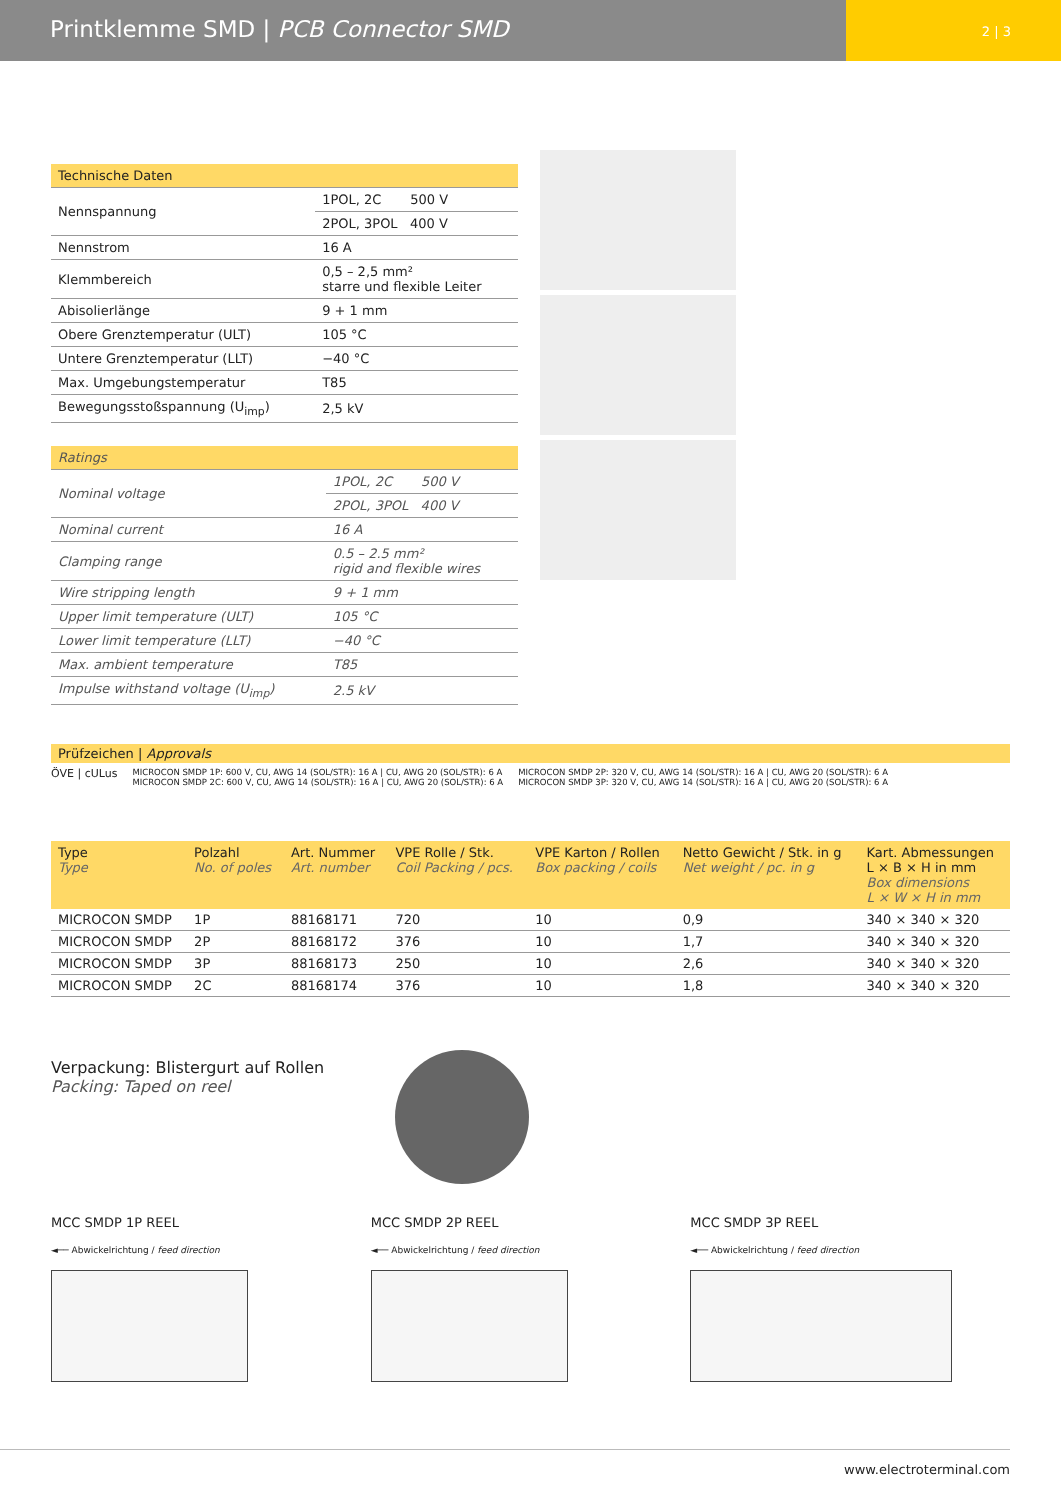Printklemme SMD | PCB Connector SMD
2 | 3
| Technische Daten | |
| --- | --- |
| Nennspannung | 1POL, 2C 500 V |
| | 2POL, 3POL 400 V |
| Nennstrom | 16 A |
| Klemmbereich | 0,5 – 2,5 mm² starre und flexible Leiter |
| Abisolierlänge | 9 + 1 mm |
| Obere Grenztemperatur (ULT) | 105 °C |
| Untere Grenztemperatur (LLT) | −40 °C |
| Max. Umgebungstemperatur | T85 |
| Bewegungsstoßspannung (U<sub>imp</sub>) | 2,5 kV |
| Ratings | |
| --- | --- |
| Nominal voltage | 1POL, 2C 500 V |
| | 2POL, 3POL 400 V |
| Nominal current | 16 A |
| Clamping range | 0.5 – 2.5 mm² rigid and flexible wires |
| Wire stripping length | 9 + 1 mm |
| Upper limit temperature (ULT) | 105 °C |
| Lower limit temperature (LLT) | −40 °C |
| Max. ambient temperature | T85 |
| Impulse withstand voltage (U<sub>imp</sub>) | 2.5 kV |
Prüfzeichen | Approvals
ÖVE | cULus MICROCON SMDP 1P: 600 V, CU, AWG 14 (SOL/STR): 16 A | CU, AWG 20 (SOL/STR): 6 A
MICROCON SMDP 2C: 600 V, CU, AWG 14 (SOL/STR): 16 A | CU, AWG 20 (SOL/STR): 6 A MICROCON SMDP 2P: 320 V, CU, AWG 14 (SOL/STR): 16 A | CU, AWG 20 (SOL/STR): 6 A
MICROCON SMDP 3P: 320 V, CU, AWG 14 (SOL/STR): 16 A | CU, AWG 20 (SOL/STR): 6 A
| Type Type | Polzahl No. of poles | Art. Nummer Art. number | VPE Rolle / Stk. Coil Packing / pcs. | VPE Karton / Rollen Box packing / coils | Netto Gewicht / Stk. in g Net weight / pc. in g | Kart. Abmessungen L × B × H in mm Box dimensions L × W × H in mm |
| --- | --- | --- | --- | --- | --- | --- |
| MICROCON SMDP | 1P | 88168171 | 720 | 10 | 0,9 | 340 × 340 × 320 |
| MICROCON SMDP | 2P | 88168172 | 376 | 10 | 1,7 | 340 × 340 × 320 |
| MICROCON SMDP | 3P | 88168173 | 250 | 10 | 2,6 | 340 × 340 × 320 |
| MICROCON SMDP | 2C | 88168174 | 376 | 10 | 1,8 | 340 × 340 × 320 |
Verpackung: Blistergurt auf Rollen
Packing: Taped on reel
MCC SMDP 1P REEL
◄── Abwickelrichtung / feed direction
MCC SMDP 2P REEL
◄── Abwickelrichtung / feed direction
MCC SMDP 3P REEL
◄── Abwickelrichtung / feed direction
www.electroterminal.com